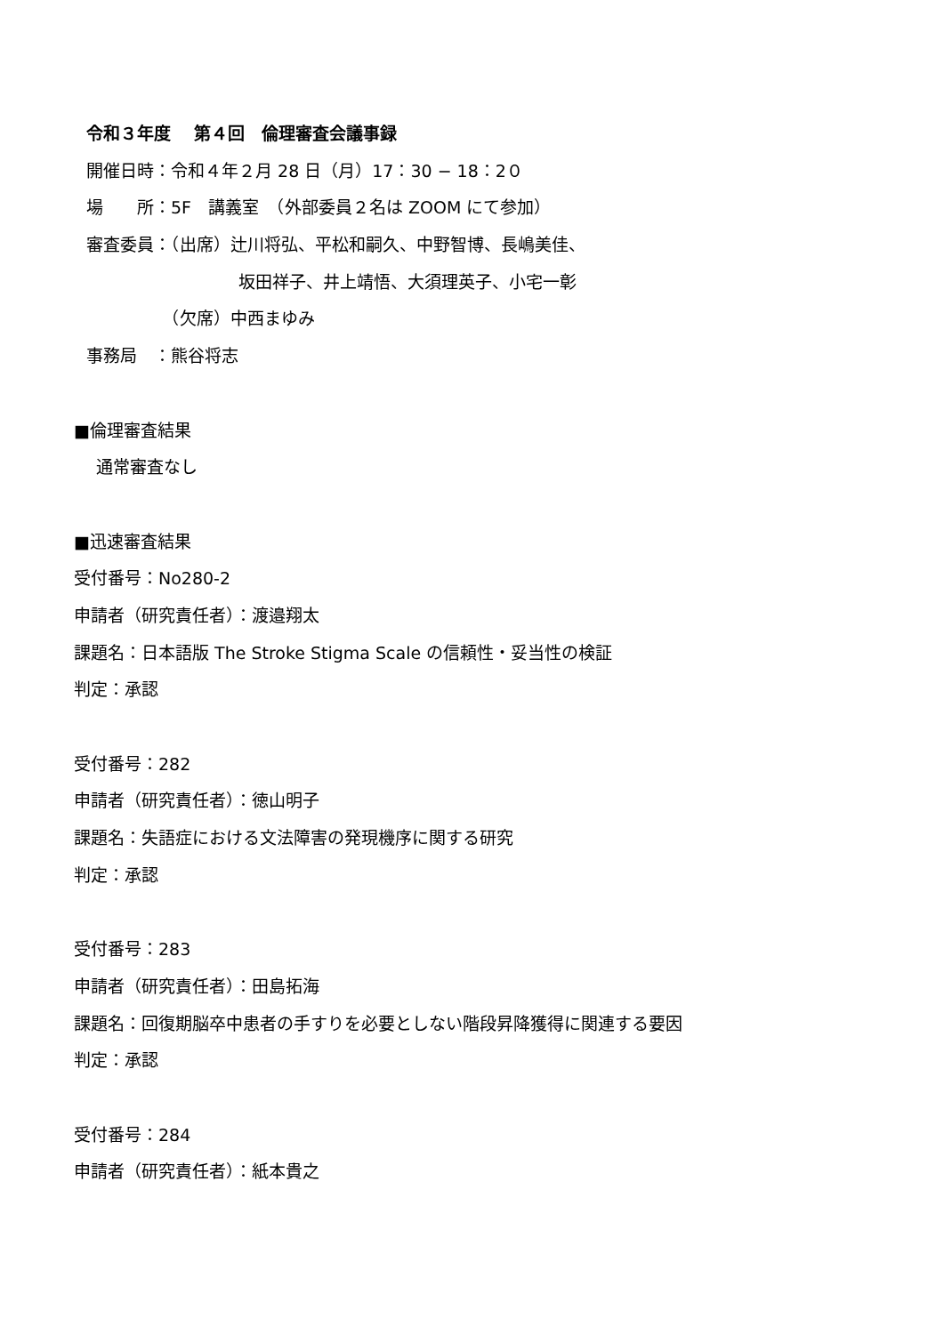令和３年度　 第４回　倫理審査会議事録
開催日時：令和４年２月 28 日（月）17：30 − 18：2０
場　　所：5F　講義室　（外部委員２名は ZOOM にて参加）
審査委員：（出席）辻川将弘、平松和嗣久、中野智博、長嶋美佳、
　　　　　　　　　坂田祥子、井上靖悟、大須理英子、小宅一彰
　　　　　（欠席）中西まゆみ
事務局　：熊谷将志
■倫理審査結果
　 通常審査なし
■迅速審査結果
受付番号：No280-2
申請者（研究責任者）：渡邉翔太
課題名：日本語版 The Stroke Stigma Scale の信頼性・妥当性の検証
判定：承認
受付番号：282
申請者（研究責任者）：徳山明子
課題名：失語症における文法障害の発現機序に関する研究
判定：承認
受付番号：283
申請者（研究責任者）：田島拓海
課題名：回復期脳卒中患者の手すりを必要としない階段昇降獲得に関連する要因
判定：承認
受付番号：284
申請者（研究責任者）：紙本貴之